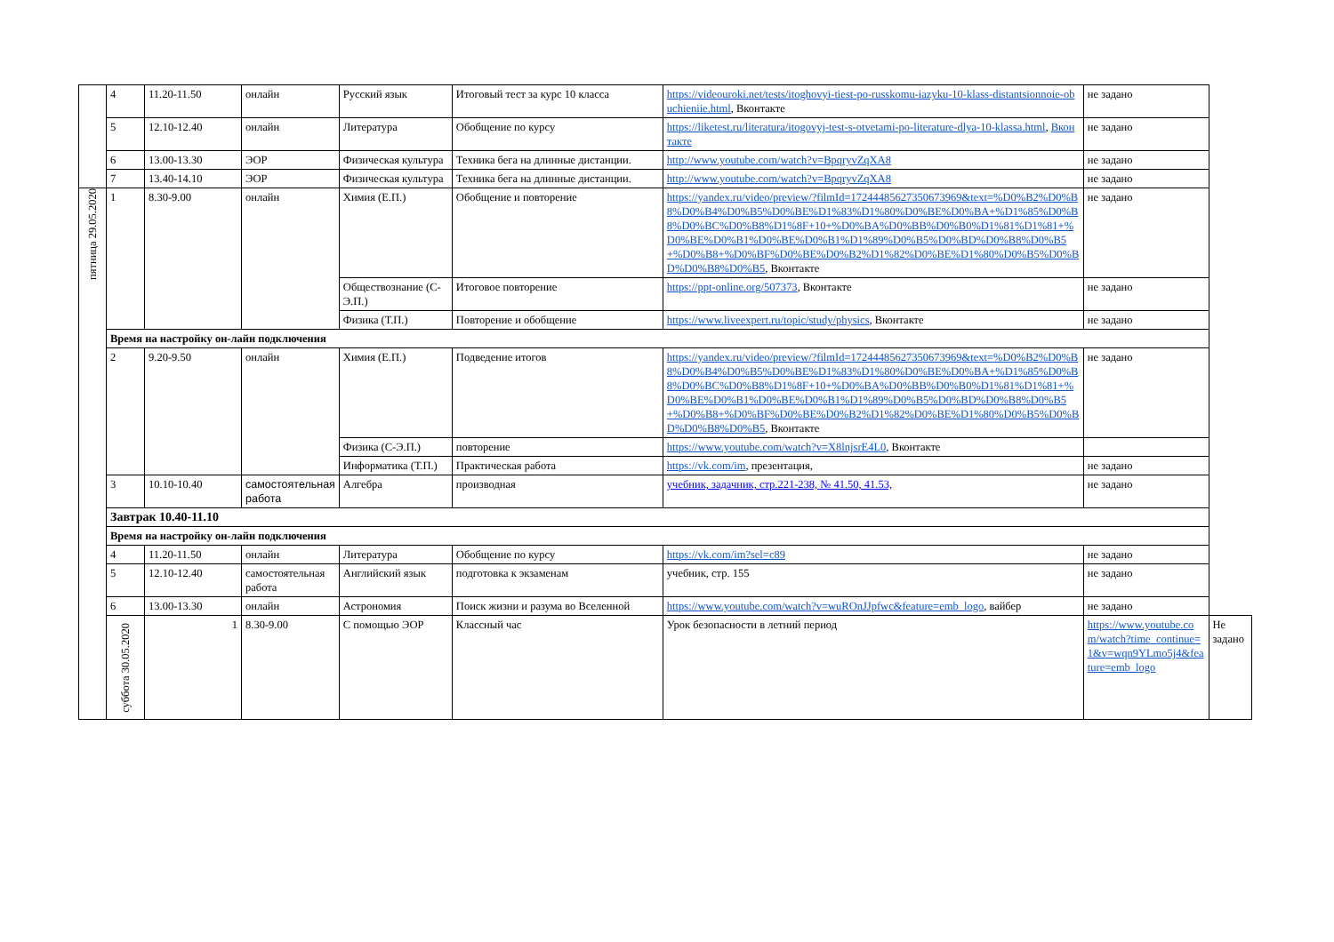| | 4 | 11.20-11.50 | онлайн | Русский язык | Итоговый тест за курс 10 класса | https://videouroki.net/tests/itoghovyi-tiest-po-russkomu-iazyku-10-klass-distantsionnoie-obuchieniie.html , Вконтакте | не задано | |
| | 5 | 12.10-12.40 | онлайн | Литература | Обобщение по курсу | https://liketest.ru/literatura/itogovyj-test-s-otvetami-po-literature-dlya-10-klassa.html , Вконтакте | не задано | |
| | 6 | 13.00-13.30 | ЭОР | Физическая культура | Техника бега на длинные дистанции. | http://www.youtube.com/watch?v=BpqryvZqXA8 | не задано | |
| | 7 | 13.40-14.10 | ЭОР | Физическая культура | Техника бега на длинные дистанции. | http://www.youtube.com/watch?v=BpqryvZqXA8 | не задано | |
| пятница 29.05.2020 | 1 | 8.30-9.00 | онлайн | Химия (Е.П.) | Обобщение и повторение | https://yandex.ru/video/preview/?filmId=17244485627350673969&text=%D0%B2%D0%B8%D0%B4%D0%B5%D0%BE%D1%83%D1%80%D0%BE%D0%BA+%D1%85%D0%B8%D0%BC%D0%B8%D1%8F+10+%D0%BA%D0%BB%D0%B0%D1%81%D1%81+%D0%BE%D0%B1%D0%BE%D0%B1%D1%89%D0%B5%D0%BD%D0%B8%D0%B5+%D0%B8+%D0%BF%D0%BE%D0%B2%D1%82%D0%BE%D1%80%D0%B5%D0%BD%D0%B8%D0%B5 , Вконтакте | не задано | |
| | | | | Обществознание (С-Э.П.) | Итоговое повторение | https://ppt-online.org/507373 , Вконтакте | не задано | |
| | | | | Физика (Т.П.) | Повторение и обобщение | https://www.liveexpert.ru/topic/study/physics , Вконтакте | не задано | |
| | Время на настройку он-лайн подключения | | | | | | | |
| | 2 | 9.20-9.50 | онлайн | Химия (Е.П.) | Подведение итогов | https://yandex.ru/video/preview/?filmId=17244485627350673969&text=%D0%B2%D0%B8%D0%B4%D0%B5%D0%BE%D1%83%D1%80%D0%BE%D0%BA+%D1%85%D0%B8%D0%BC%D0%B8%D1%8F+10+%D0%BA%D0%BB%D0%B0%D1%81%D1%81+%D0%BE%D0%B1%D0%BE%D0%B1%D1%89%D0%B5%D0%BD%D0%B8%D0%B5+%D0%B8+%D0%BF%D0%BE%D0%B2%D1%82%D0%BE%D1%80%D0%B5%D0%BD%D0%B8%D0%B5 , Вконтакте | не задано | |
| | | | | Физика (С-Э.П.) | повторение | https://www.youtube.com/watch?v=X8lnjsrE4L0 , Вконтакте | | |
| | | | | Информатика (Т.П.) | Практическая работа | https://vk.com/im , презентация, | не задано | |
| | 3 | 10.10-10.40 | самостоятельная работа | Алгебра | производная | учебник, задачник, стр.221-238, № 41.50, 41.53, | не задано | |
| | Завтрак 10.40-11.10 | | | | | | | |
| | Время на настройку он-лайн подключения | | | | | | | |
| | 4 | 11.20-11.50 | онлайн | Литература | Обобщение по курсу | https://vk.com/im?sel=c89 | не задано | |
| | 5 | 12.10-12.40 | самостоятельная работа | Английский язык | подготовка к экзаменам | учебник, стр. 155 | не задано | |
| | 6 | 13.00-13.30 | онлайн | Астрономия | Поиск жизни и разума во Вселенной | https://www.youtube.com/watch?v=wuROnJJpfwc&feature=emb_logo , вайбер | не задано | |
| | суббота 30.05.2020 | 1 | 8.30-9.00 | С помощью ЭОР | Классный час | Урок безопасности в летний период | https://www.youtube.com/watch?time_continue=1&v=wqn9YLmo5j4&feature=emb_logo | Не задано |